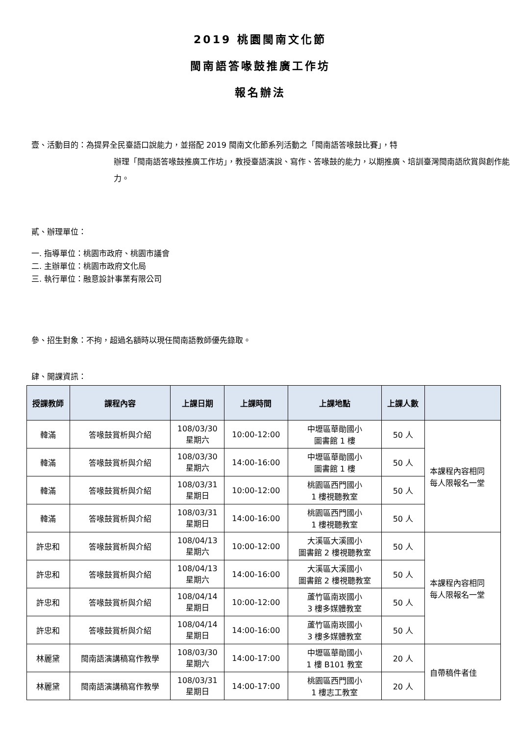2019 桃園閩南文化節
閩南語答喙鼓推廣工作坊
報名辦法
壹、活動目的：為提昇全民臺語口說能力，並搭配 2019 閩南文化節系列活動之「閩南語答喙鼓比賽」，特
辦理「閩南語答喙鼓推廣工作坊」，教授臺語演說、寫作、答喙鼓的能力，以期推廣、培訓臺灣閩南語欣賞與創作能力。
貳、辦理單位：
一. 指導單位：桃園市政府、桃園市議會
二. 主辦單位：桃園市政府文化局
三. 執行單位：融意設計事業有限公司
參、招生對象：不拘，超過名額時以現任閩南語教師優先錄取。
肆、開課資訊：
| 授課教師 | 課程內容 | 上課日期 | 上課時間 | 上課地點 | 上課人數 | |
| --- | --- | --- | --- | --- | --- | --- |
| 韓滿 | 答喙鼓賞析與介紹 | 108/03/30 星期六 | 10:00-12:00 | 中壢區華勛國小 圖書館 1 樓 | 50 人 | 本課程內容相同 每人限報名一堂 |
| 韓滿 | 答喙鼓賞析與介紹 | 108/03/30 星期六 | 14:00-16:00 | 中壢區華勛國小 圖書館 1 樓 | 50 人 | |
| 韓滿 | 答喙鼓賞析與介紹 | 108/03/31 星期日 | 10:00-12:00 | 桃園區西門國小 1 樓視聽教室 | 50 人 | |
| 韓滿 | 答喙鼓賞析與介紹 | 108/03/31 星期日 | 14:00-16:00 | 桃園區西門國小 1 樓視聽教室 | 50 人 | |
| 許忠和 | 答喙鼓賞析與介紹 | 108/04/13 星期六 | 10:00-12:00 | 大溪區大溪國小 圖書館 2 樓視聽教室 | 50 人 | 本課程內容相同 每人限報名一堂 |
| 許忠和 | 答喙鼓賞析與介紹 | 108/04/13 星期六 | 14:00-16:00 | 大溪區大溪國小 圖書館 2 樓視聽教室 | 50 人 | |
| 許忠和 | 答喙鼓賞析與介紹 | 108/04/14 星期日 | 10:00-12:00 | 蘆竹區南崁國小 3 樓多媒體教室 | 50 人 | |
| 許忠和 | 答喙鼓賞析與介紹 | 108/04/14 星期日 | 14:00-16:00 | 蘆竹區南崁國小 3 樓多媒體教室 | 50 人 | |
| 林麗黛 | 閩南語演講稿寫作教學 | 108/03/30 星期六 | 14:00-17:00 | 中壢區華勛國小 1 樓 B101 教室 | 20 人 | 自帶稿件者佳 |
| 林麗黛 | 閩南語演講稿寫作教學 | 108/03/31 星期日 | 14:00-17:00 | 桃園區西門國小 1 樓志工教室 | 20 人 | |